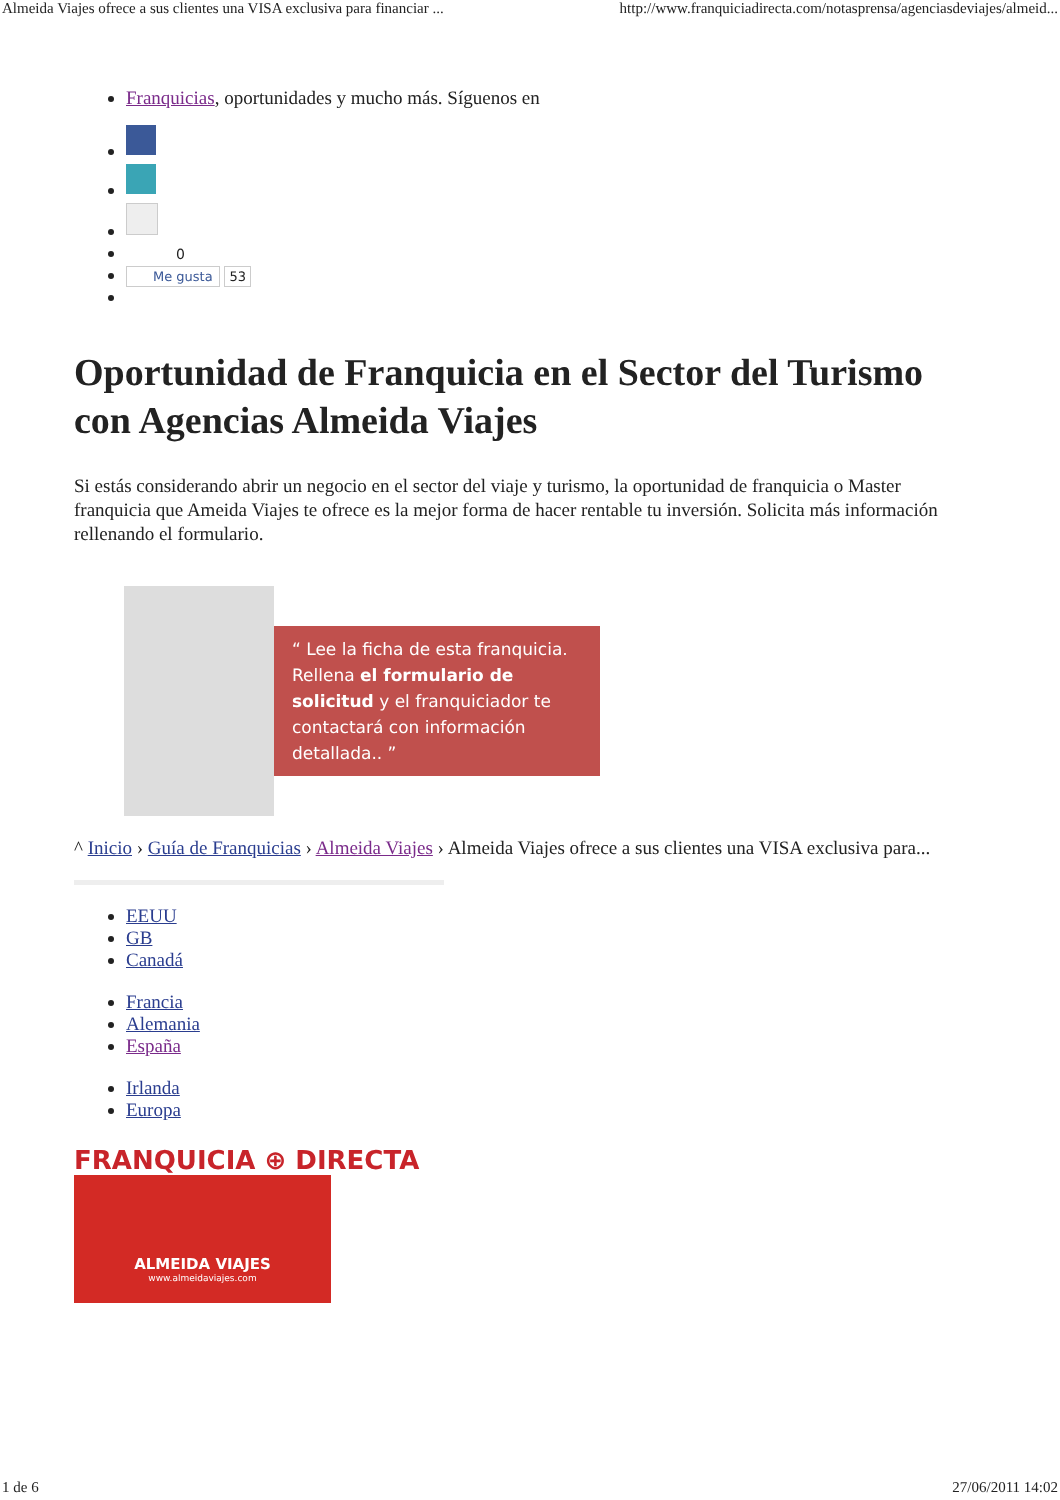Almeida Viajes ofrece a sus clientes una VISA exclusiva para financiar ... http://www.franquiciadirecta.com/notasprensa/agenciasdeviajes/almeid...
Franquicias, oportunidades y mucho más. Síguenos en
0
Me gusta 53
Oportunidad de Franquicia en el Sector del Turismo con Agencias Almeida Viajes
Si estás considerando abrir un negocio en el sector del viaje y turismo, la oportunidad de franquicia o Master franquicia que Ameida Viajes te ofrece es la mejor forma de hacer rentable tu inversión. Solicita más información rellenando el formulario.
“ Lee la ficha de esta franquicia. Rellena el formulario de solicitud y el franquiciador te contactará con información detallada.. ”
^ Inicio › Guía de Franquicias › Almeida Viajes › Almeida Viajes ofrece a sus clientes una VISA exclusiva para...
EEUU
GB
Canadá
Francia
Alemania
España
Irlanda
Europa
FRANQUICIA ⊕ DIRECTA
ALMEIDA VIAJES
www.almeidaviajes.com
1 de 6 27/06/2011 14:02